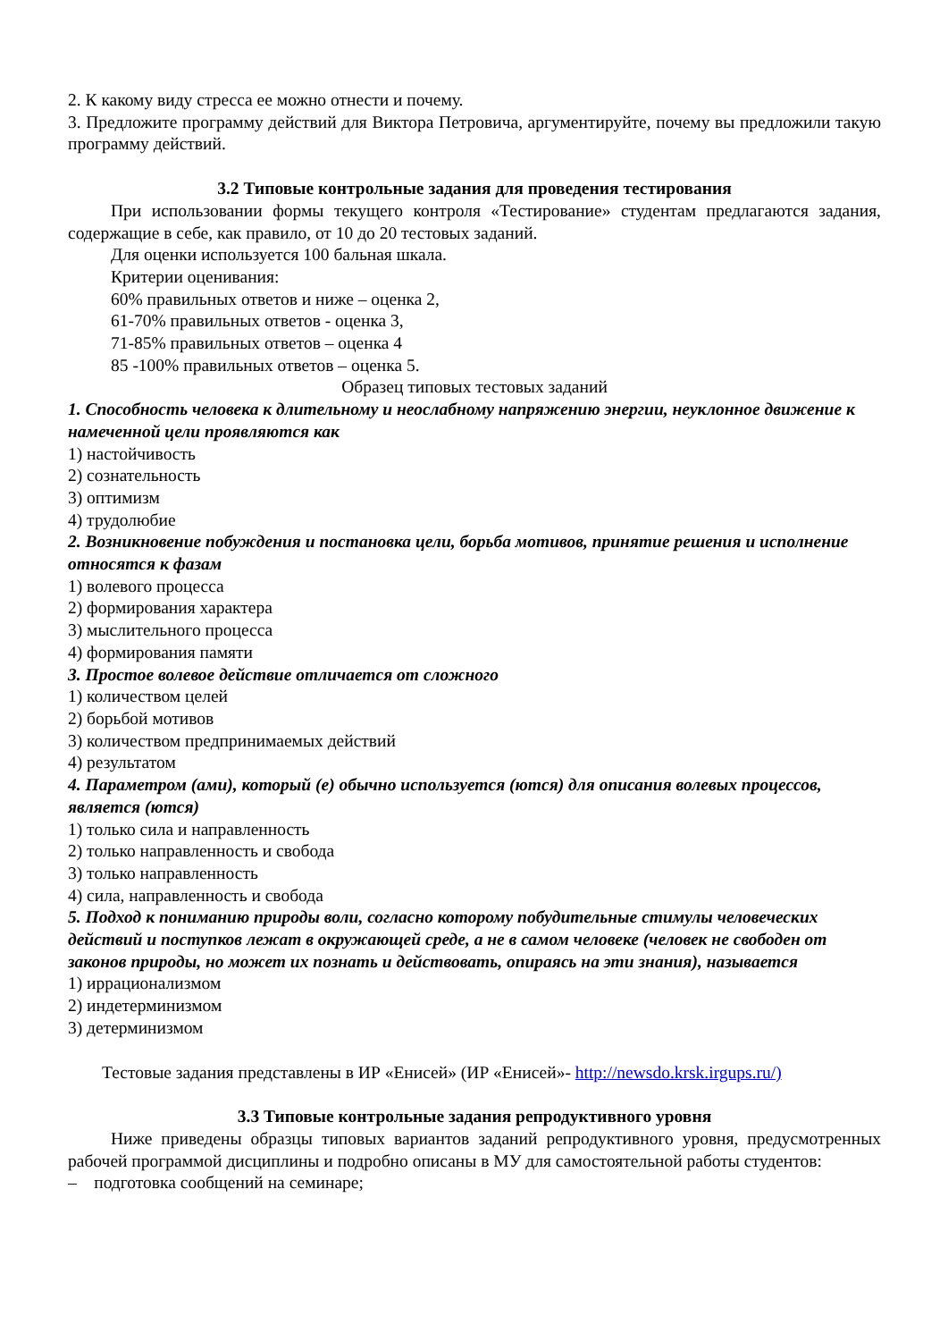2. К какому виду стресса ее можно отнести и почему.
3. Предложите программу действий для Виктора Петровича, аргументируйте, почему вы предложили такую программу действий.
3.2 Типовые контрольные задания для проведения тестирования
При использовании формы текущего контроля «Тестирование» студентам предлагаются задания, содержащие в себе, как правило, от 10 до 20 тестовых заданий.
Для оценки используется 100 бальная шкала.
Критерии оценивания:
60% правильных ответов и ниже – оценка 2,
61-70% правильных ответов - оценка 3,
71-85% правильных ответов – оценка 4
85 -100% правильных ответов – оценка 5.
Образец типовых тестовых заданий
1. Способность человека к длительному и неослабному напряжению энергии, неуклонное движение к намеченной цели проявляются как
1) настойчивость
2) сознательность
3) оптимизм
4) трудолюбие
2. Возникновение побуждения и постановка цели, борьба мотивов, принятие решения и исполнение относятся к фазам
1) волевого процесса
2) формирования характера
3) мыслительного процесса
4) формирования памяти
3. Простое волевое действие отличается от сложного
1) количеством целей
2) борьбой мотивов
3) количеством предпринимаемых действий
4) результатом
4. Параметром (ами), который (е) обычно используется (ются) для описания волевых процессов, является (ются)
1) только сила и направленность
2) только направленность и свобода
3) только направленность
4) сила, направленность и свобода
5. Подход к пониманию природы воли, согласно которому побудительные стимулы человеческих действий и поступков лежат в окружающей среде, а не в самом человеке (человек не свободен от законов природы, но может их познать и действовать, опираясь на эти знания), называется
1) иррационализмом
2) индетерминизмом
3) детерминизмом
Тестовые задания представлены в ИР «Енисей» (ИР «Енисей»- http://newsdo.krsk.irgups.ru/)
3.3 Типовые контрольные задания репродуктивного уровня
Ниже приведены образцы типовых вариантов заданий репродуктивного уровня, предусмотренных рабочей программой дисциплины и подробно описаны в МУ для самостоятельной работы студентов:
– подготовка сообщений на семинаре;